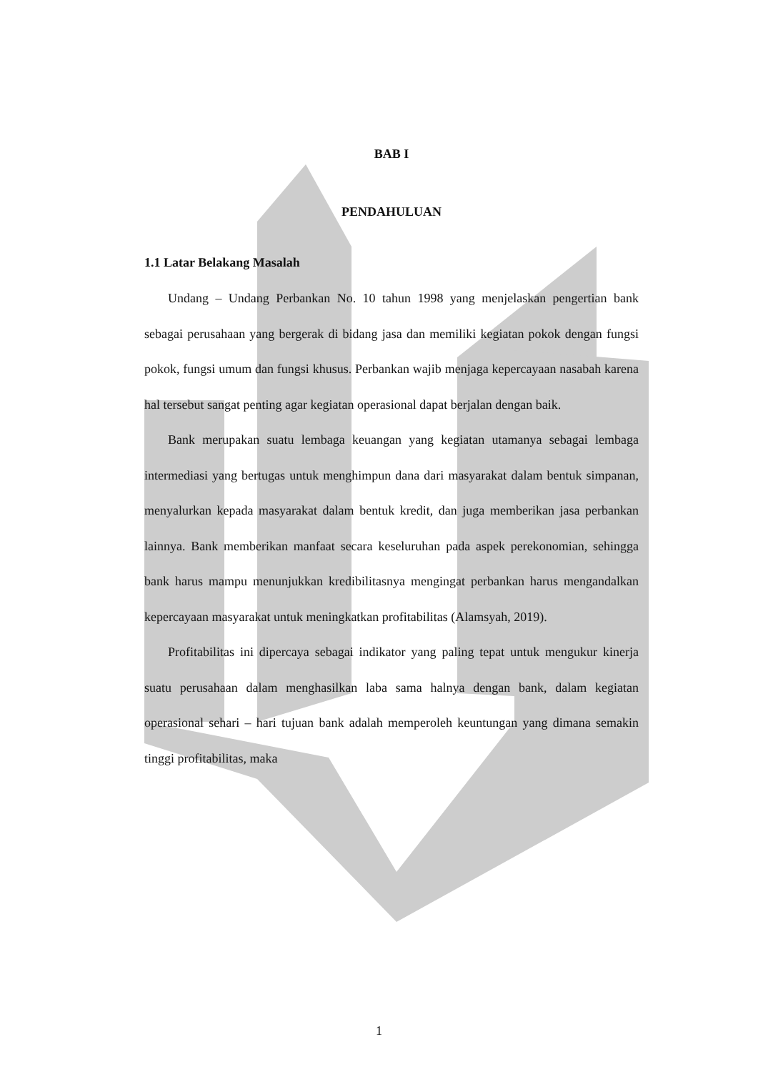BAB I
PENDAHULUAN
1.1 Latar Belakang Masalah
Undang – Undang Perbankan No. 10 tahun 1998 yang menjelaskan pengertian bank sebagai perusahaan yang bergerak di bidang jasa dan memiliki kegiatan pokok dengan fungsi pokok, fungsi umum dan fungsi khusus. Perbankan wajib menjaga kepercayaan nasabah karena hal tersebut sangat penting agar kegiatan operasional dapat berjalan dengan baik.
Bank merupakan suatu lembaga keuangan yang kegiatan utamanya sebagai lembaga intermediasi yang bertugas untuk menghimpun dana dari masyarakat dalam bentuk simpanan, menyalurkan kepada masyarakat dalam bentuk kredit, dan juga memberikan jasa perbankan lainnya. Bank memberikan manfaat secara keseluruhan pada aspek perekonomian, sehingga bank harus mampu menunjukkan kredibilitasnya mengingat perbankan harus mengandalkan kepercayaan masyarakat untuk meningkatkan profitabilitas (Alamsyah, 2019).
Profitabilitas ini dipercaya sebagai indikator yang paling tepat untuk mengukur kinerja suatu perusahaan dalam menghasilkan laba sama halnya dengan bank, dalam kegiatan operasional sehari – hari tujuan bank adalah memperoleh keuntungan yang dimana semakin tinggi profitabilitas, maka
1